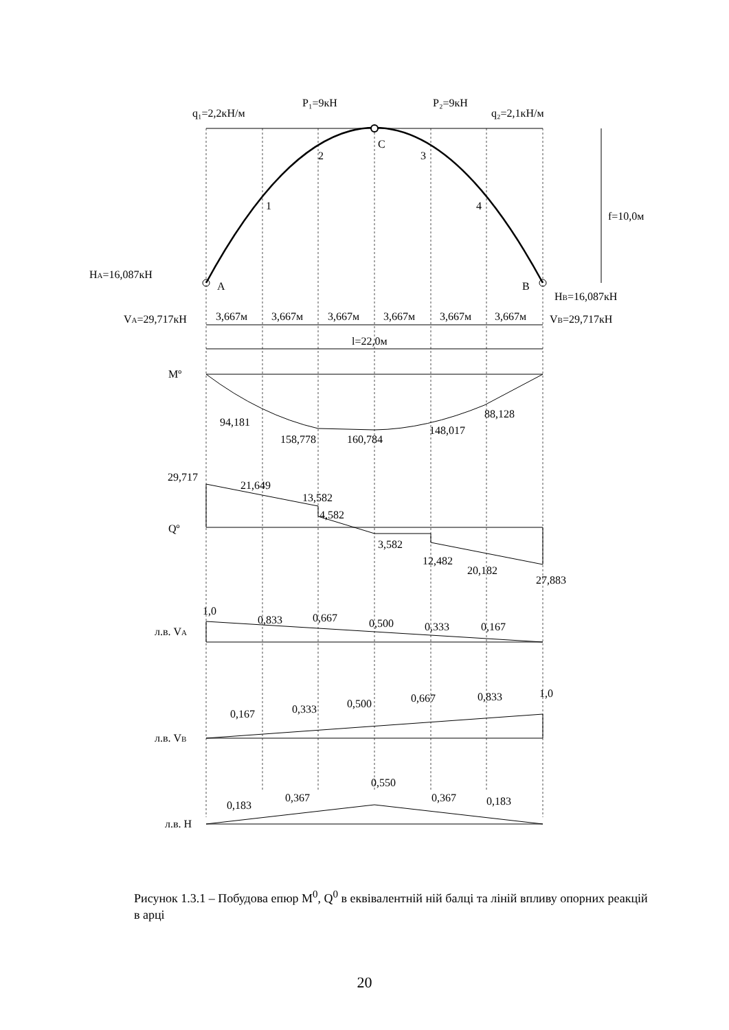P₁=9кН
P₂=9кН
q₁=2,2кН/м
q₂=2,1кН/м
C
2
3
1
4
f=10,0м
HA=16,087кН
A
B
HB=16,087кН
VA=29,717кН
VB=29,717кН
3,667м
3,667м
3,667м
3,667м
3,667м
3,667м
l=22,0м
Mº
94,181
158,778
160,784
148,017
88,128
29,717
21,649
13,582
4,582
Qº
3,582
12,482
20,182
27,883
1,0
л.в. VA
0,833
0,667
0,500
0,333
0,167
0,167
0,333
0,500
0,667
0,833
1,0
л.в. VB
0,183
0,367
0,550
0,367
0,183
л.в. H
Рисунок 1.3.1 – Побудова епюр M<sup>0</sup>, Q<sup>0</sup> в еквівалентній ній балці та ліній впливу опорних реакцій в арці
20